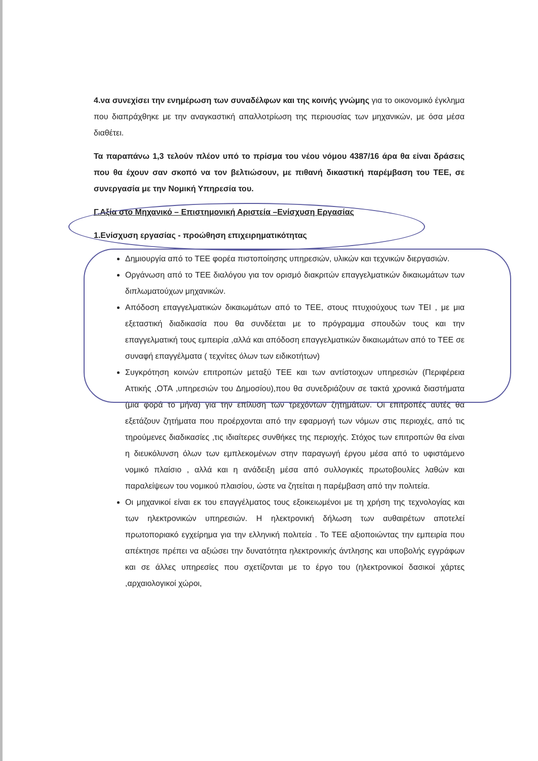4.να συνεχίσει την ενημέρωση των συναδέλφων και της κοινής γνώμης για το οικονομικό έγκλημα που διαπράχθηκε με την αναγκαστική απαλλοτρίωση της περιουσίας των μηχανικών, με όσα μέσα διαθέτει.
Τα παραπάνω 1,3 τελούν πλέον υπό το πρίσμα του νέου νόμου 4387/16 άρα θα είναι δράσεις που θα έχουν σαν σκοπό να τον βελτιώσουν, με πιθανή δικαστική παρέμβαση του ΤΕΕ, σε συνεργασία με την Νομική Υπηρεσία του.
Γ.Αξία στο Μηχανικό – Επιστημονική Αριστεία –Ενίσχυση Εργασίας
1.Ενίσχυση εργασίας - προώθηση επιχειρηματικότητας
Δημιουργία από το ΤΕΕ φορέα πιστοποίησης υπηρεσιών, υλικών και τεχνικών διεργασιών.
Οργάνωση από το ΤΕΕ διαλόγου για τον ορισμό διακριτών επαγγελματικών δικαιωμάτων των διπλωματούχων μηχανικών.
Απόδοση επαγγελματικών δικαιωμάτων από το ΤΕΕ, στους πτυχιούχους των ΤΕΙ , με μια εξεταστική διαδικασία που θα συνδέεται με το πρόγραμμα σπουδών τους και την επαγγελματική τους εμπειρία ,αλλά και απόδοση επαγγελματικών δικαιωμάτων από το ΤΕΕ σε συναφή επαγγέλματα ( τεχνίτες όλων των ειδικοτήτων)
Συγκρότηση κοινών επιτροπών μεταξύ ΤΕΕ και των αντίστοιχων υπηρεσιών (Περιφέρεια Αττικής ,ΟΤΑ ,υπηρεσιών του Δημοσίου),που θα συνεδριάζουν σε τακτά χρονικά διαστήματα (μια φορά το μήνα) για την επίλυση των τρεχόντων ζητημάτων. Οι επιτροπές αυτές θα εξετάζουν ζητήματα που προέρχονται από την εφαρμογή των νόμων στις περιοχές, από τις τηρούμενες διαδικασίες ,τις ιδιαίτερες συνθήκες της περιοχής. Στόχος των επιτροπών θα είναι η διευκόλυνση όλων των εμπλεκομένων στην παραγωγή έργου μέσα από το υφιστάμενο νομικό πλαίσιο , αλλά και η ανάδειξη μέσα από συλλογικές πρωτοβουλίες λαθών και παραλείψεων του νομικού πλαισίου, ώστε να ζητείται η παρέμβαση από την πολιτεία.
Οι μηχανικοί είναι εκ του επαγγέλματος τους εξοικειωμένοι με τη χρήση της τεχνολογίας και των ηλεκτρονικών υπηρεσιών. Η ηλεκτρονική δήλωση των αυθαιρέτων αποτελεί πρωτοποριακό εγχείρημα για την ελληνική πολιτεία . Το ΤΕΕ αξιοποιώντας την εμπειρία που απέκτησε πρέπει να αξιώσει την δυνατότητα ηλεκτρονικής άντλησης και υποβολής εγγράφων και σε άλλες υπηρεσίες που σχετίζονται με το έργο του (ηλεκτρονικοί δασικοί χάρτες ,αρχαιολογικοί χώροι,